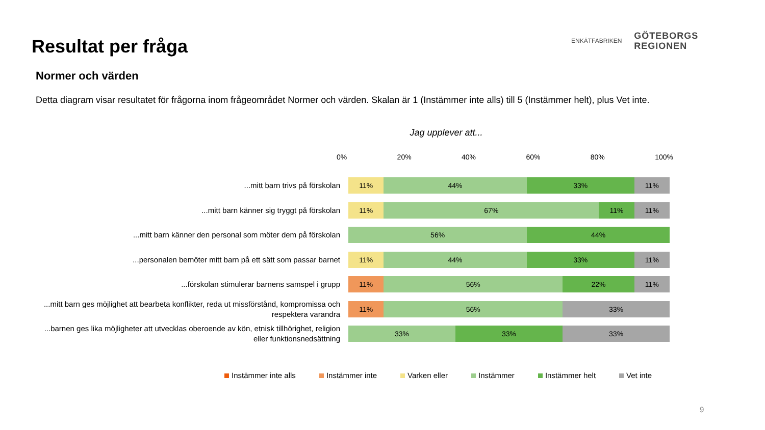Resultat per fråga
Normer och värden
Detta diagram visar resultatet för frågorna inom frågeområdet Normer och värden. Skalan är 1 (Instämmer inte alls) till 5 (Instämmer helt), plus Vet inte.
ENKÄTFABRIKEN
GÖTEBORGS
REGIONEN
Jag upplever att...
0% 20% 40% 60% 80% 100%
...mitt barn trivs på förskolan
11% 44% 33% 11%
...mitt barn känner sig tryggt på förskolan
11% 67% 11% 11%
...mitt barn känner den personal som möter dem på förskolan
56% 44%
...personalen bemöter mitt barn på ett sätt som passar barnet
11% 44% 33% 11%
...förskolan stimulerar barnens samspel i grupp
11% 56% 22% 11%
...mitt barn ges möjlighet att bearbeta konflikter, reda ut missförstånd, kompromissa och respektera varandra
11% 56% 33%
...barnen ges lika möjligheter att utvecklas oberoende av kön, etnisk tillhörighet, religion eller funktionsnedsättning
33% 33% 33%
Instämmer inte alls Instämmer inte Varken eller Instämmer Instämmer helt Vet inte
9